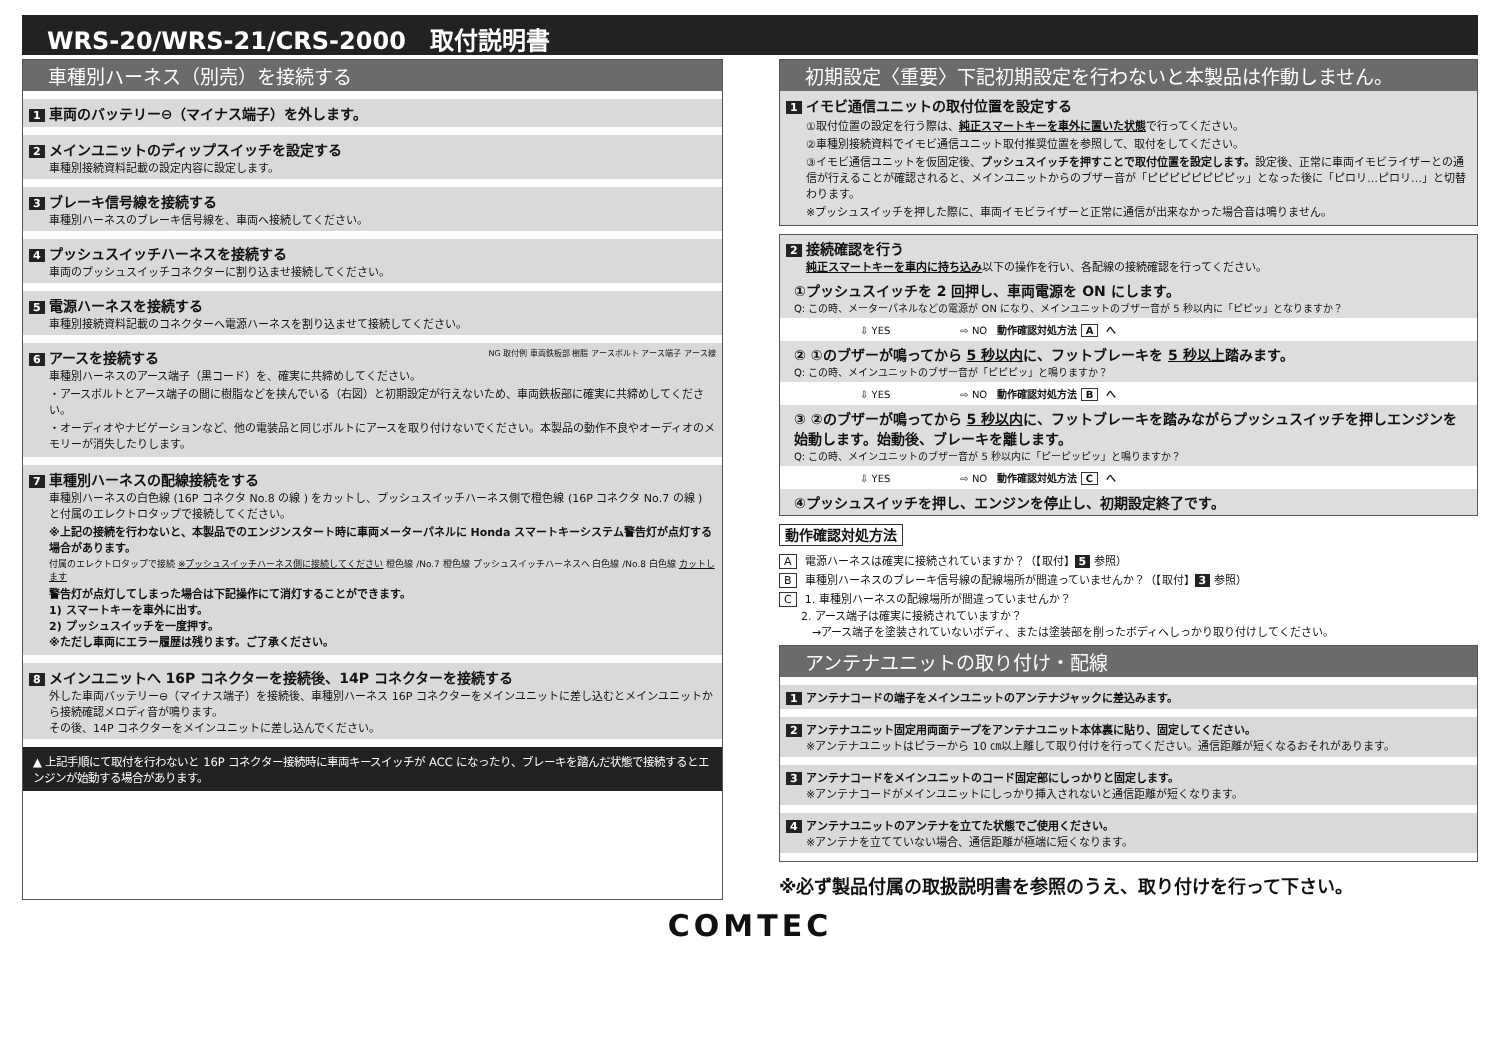WRS-20/WRS-21/CRS-2000　取付説明書
車種別ハーネス（別売）を接続する
1 車両のバッテリー⊖（マイナス端子）を外します。
2 メインユニットのディップスイッチを設定する
車種別接続資料記載の設定内容に設定します。
3 ブレーキ信号線を接続する
車種別ハーネスのブレーキ信号線を、車両へ接続してください。
4 プッシュスイッチハーネスを接続する
車両のプッシュスイッチコネクターに割り込ませ接続してください。
5 電源ハーネスを接続する
車種別接続資料記載のコネクターへ電源ハーネスを割り込ませて接続してください。
6 アースを接続する NG 取付例 車両鉄板部 樹脂 アースボルト アース端子 アース線
車種別ハーネスのアース端子（黒コード）を、確実に共締めしてください。
・アースボルトとアース端子の間に樹脂などを挟んでいる（右図）と初期設定が行えないため、車両鉄板部に確実に共締めしてください。
・オーディオやナビゲーションなど、他の電装品と同じボルトにアースを取り付けないでください。本製品の動作不良やオーディオのメモリーが消失したりします。
7 車種別ハーネスの配線接続をする
車種別ハーネスの白色線 (16P コネクタ No.8 の線 ) をカットし、プッシュスイッチハーネス側で橙色線 (16P コネクタ No.7 の線 ) と付属のエレクトロタップで接続してください。
※上記の接続を行わないと、本製品でのエンジンスタート時に車両メーターパネルに Honda スマートキーシステム警告灯が点灯する場合があります。
付属のエレクトロタップで接続 ※プッシュスイッチハーネス側に接続してください 橙色線 /No.7 橙色線 プッシュスイッチハーネスへ 白色線 /No.8 白色線 カットします
警告灯が点灯してしまった場合は下記操作にて消灯することができます。
1) スマートキーを車外に出す。
2) プッシュスイッチを一度押す。
※ただし車両にエラー履歴は残ります。ご了承ください。
8 メインユニットへ 16P コネクターを接続後、14P コネクターを接続する
外した車両バッテリー⊖（マイナス端子）を接続後、車種別ハーネス 16P コネクターをメインユニットに差し込むとメインユニットから接続確認メロディ音が鳴ります。
その後、14P コネクターをメインユニットに差し込んでください。
▲ 上記手順にて取付を行わないと 16P コネクター接続時に車両キースイッチが ACC になったり、ブレーキを踏んだ状態で接続するとエンジンが始動する場合があります。
初期設定〈重要〉下記初期設定を行わないと本製品は作動しません。
1 イモビ通信ユニットの取付位置を設定する
①取付位置の設定を行う際は、純正スマートキーを車外に置いた状態で行ってください。
②車種別接続資料でイモビ通信ユニット取付推奨位置を参照して、取付をしてください。
③イモビ通信ユニットを仮固定後、プッシュスイッチを押すことで取付位置を設定します。設定後、正常に車両イモビライザーとの通信が行えることが確認されると、メインユニットからのブザー音が「ピピピピピピピピッ」となった後に「ピロリ…ピロリ…」と切替わります。
※プッシュスイッチを押した際に、車両イモビライザーと正常に通信が出来なかった場合音は鳴りません。
2 接続確認を行う
純正スマートキーを車内に持ち込み以下の操作を行い、各配線の接続確認を行ってください。
①プッシュスイッチを 2 回押し、車両電源を ON にします。
Q: この時、メーターパネルなどの電源が ON になり、メインユニットのブザー音が 5 秒以内に「ピピッ」となりますか？
⇩ YES　　　　　　　⇨ NO　動作確認対処方法 A へ
② ①のブザーが鳴ってから 5 秒以内に、フットブレーキを 5 秒以上踏みます。
Q: この時、メインユニットのブザー音が「ピピピッ」と鳴りますか？
⇩ YES　　　　　　　⇨ NO　動作確認対処方法 B へ
③ ②のブザーが鳴ってから 5 秒以内に、フットブレーキを踏みながらプッシュスイッチを押しエンジンを始動します。始動後、ブレーキを離します。
Q: この時、メインユニットのブザー音が 5 秒以内に「ピーピッピッ」と鳴りますか？
⇩ YES　　　　　　　⇨ NO　動作確認対処方法 C へ
④プッシュスイッチを押し、エンジンを停止し、初期設定終了です。
動作確認対処方法
A電源ハーネスは確実に接続されていますか？（【取付】 5 参照）
B車種別ハーネスのブレーキ信号線の配線場所が間違っていませんか？（【取付】 3 参照）
C 1. 車種別ハーネスの配線場所が間違っていませんか？
　　2. アース端子は確実に接続されていますか？
　　　→アース端子を塗装されていないボディ、または塗装部を削ったボディへしっかり取り付けしてください。
アンテナユニットの取り付け・配線
1 アンテナコードの端子をメインユニットのアンテナジャックに差込みます。
2 アンテナユニット固定用両面テープをアンテナユニット本体裏に貼り、固定してください。
※アンテナユニットはピラーから 10 ㎝以上離して取り付けを行ってください。通信距離が短くなるおそれがあります。
3 アンテナコードをメインユニットのコード固定部にしっかりと固定します。
※アンテナコードがメインユニットにしっかり挿入されないと通信距離が短くなります。
4 アンテナユニットのアンテナを立てた状態でご使用ください。
※アンテナを立てていない場合、通信距離が極端に短くなります。
※必ず製品付属の取扱説明書を参照のうえ、取り付けを行って下さい。
COMTEC